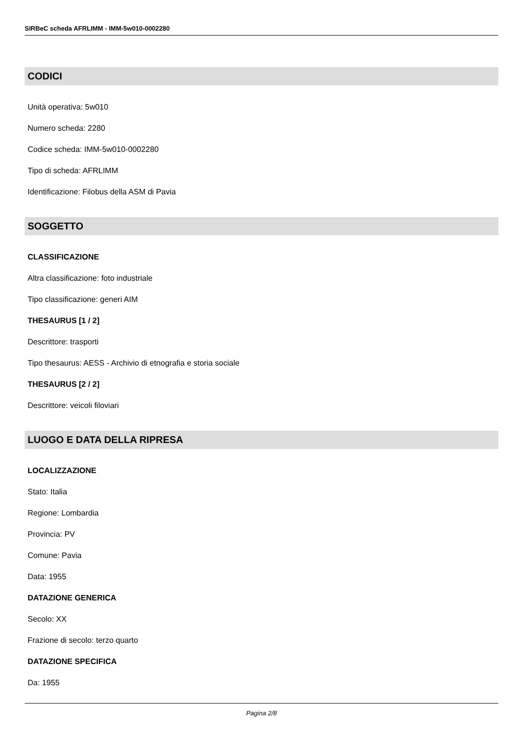SIRBeC scheda AFRLIMM - IMM-5w010-0002280
CODICI
Unità operativa: 5w010
Numero scheda: 2280
Codice scheda: IMM-5w010-0002280
Tipo di scheda: AFRLIMM
Identificazione: Filobus della ASM di Pavia
SOGGETTO
CLASSIFICAZIONE
Altra classificazione: foto industriale
Tipo classificazione: generi AIM
THESAURUS [1 / 2]
Descrittore: trasporti
Tipo thesaurus: AESS - Archivio di etnografia e storia sociale
THESAURUS [2 / 2]
Descrittore: veicoli filoviari
LUOGO E DATA DELLA RIPRESA
LOCALIZZAZIONE
Stato: Italia
Regione: Lombardia
Provincia: PV
Comune: Pavia
Data: 1955
DATAZIONE GENERICA
Secolo: XX
Frazione di secolo: terzo quarto
DATAZIONE SPECIFICA
Da: 1955
Pagina 2/8